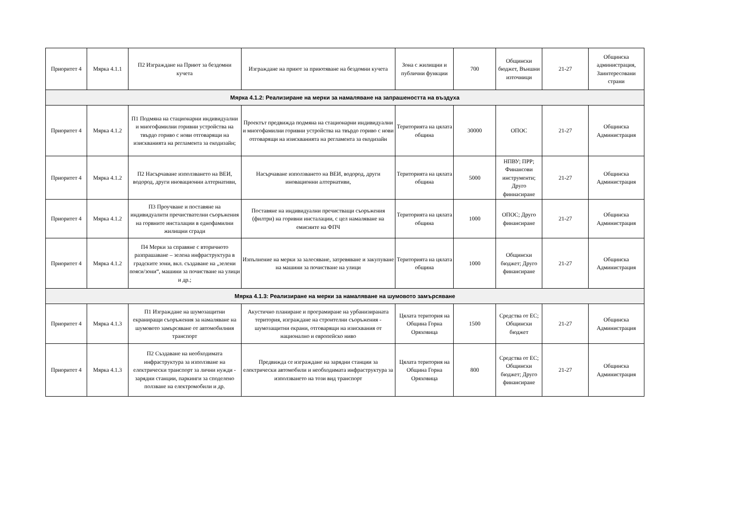| Приоритет 4 | Мярка 4.1.1 | П2 Изграждане на Приют за бездомни кучета | Изграждане на приют за приютяване на бездомни кучета | Зона с жилищни и публични функции | 700 | Общински бюджет, Външни източници | 21-27 | Общинска администрация, Заинтересовани страни |
| Мярка 4.1.2: Реализиране на мерки за намаляване на запрашеността на въздуха | | | | | | | | |
| Приоритет 4 | Мярка 4.1.2 | П1 Подмяна на стационарни индивидуални и многофамилни горивни устройства на твърдо гориво с нови отговарящи на изискванията на регламента за екодизайн; | Проектът предвижда подмяна на стационарни индивидуални и многофамилни горивни устройства на твърдо гориво с нови отговарящи на изискванията на регламента за екодизайн | Територията на цялата община | 30000 | ОПОС | 21-27 | Общинска Администрация |
| Приоритет 4 | Мярка 4.1.2 | П2 Насърчаване използването на ВЕИ, водород, други иновационни алтернативи, | Насърчаване използването на ВЕИ, водород, други иновационни алтернативи, | Територията на цялата община | 5000 | НПВУ; ПРР; Финансови инструменти; Друго финнасиране | 21-27 | Общинска Администрация |
| Приоритет 4 | Мярка 4.1.2 | П3 Проучване и поставяне на индивидуалнти пречиствателни съоръжения на горвните инсталации в еднофамилни жилищни сгради | Поставяне на индивидуални пречистващи съоръжения (филтри) на горивни инсталации, с цел намаляване на емисиите на ФПЧ | Територията на цялата община | 1000 | ОПОС; Друго финансиране | 21-27 | Общинска Администрация |
| Приоритет 4 | Мярка 4.1.2 | П4 Мерки за справяне с вторичното разпрашаване – зелена инфраструктура в градските зони, вкл. създаване на „зелени пояси/зони“, машини за почистване на улици и др.; | Изпълнение на мерки за залесяване, затревяване и закупуване на машини за почистване на улици | Територията на цялата община | 1000 | Общински бюджет; Друго финансиране | 21-27 | Общинска Администрация |
| Мярка 4.1.3: Реализиране на мерки за намаляване на шумовото замърсяване | | | | | | | | |
| Приоритет 4 | Мярка 4.1.3 | П1 Изграждане на шумозащитни екраниращи съоръжения за намаляване на шумовото замърсяване от автомобилния транспорт | Акустично планиране и програмиране на урбанизираната територия, изграждане на строителни съоръжения - шумозащитни екрани, отговарящи на изисквания от национално и европейско ниво | Цялата територия на Община Горна Оряховица | 1500 | Средства от ЕС; Общински бюджет | 21-27 | Общинска Администрация |
| Приоритет 4 | Мярка 4.1.3 | П2 Създаване на необходимата инфраструктура за използване на електрически транспорт за лични нужди - зарядни станции, паркинги за споделено ползване на електромобили и др. | Предвижда се изграждане на зарядни станции за електрически автомобили и необходимата инфраструктура за използването на този вид транспорт | Цялата територия на Община Горна Оряховица | 800 | Средства от ЕС; Общински бюджет; Друго финансиране | 21-27 | Общинска Администрация |